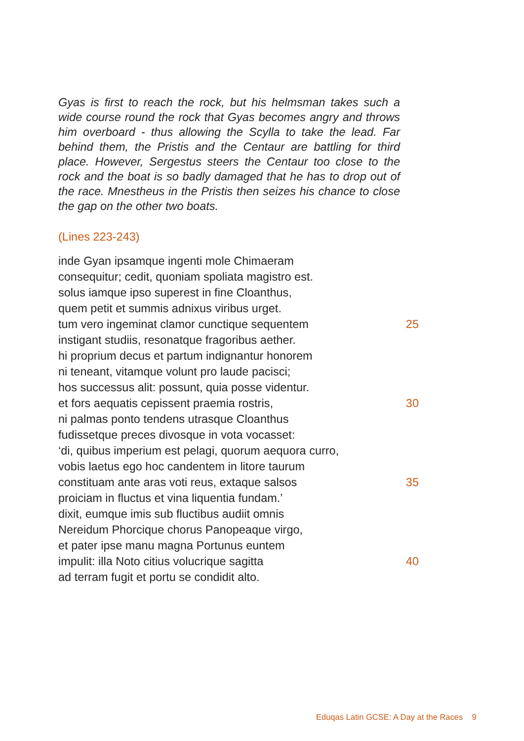Gyas is first to reach the rock, but his helmsman takes such a wide course round the rock that Gyas becomes angry and throws him overboard - thus allowing the Scylla to take the lead. Far behind them, the Pristis and the Centaur are battling for third place. However, Sergestus steers the Centaur too close to the rock and the boat is so badly damaged that he has to drop out of the race. Mnestheus in the Pristis then seizes his chance to close the gap on the other two boats.
(Lines 223-243)
inde Gyan ipsamque ingenti mole Chimaeram
consequitur; cedit, quoniam spoliata magistro est.
solus iamque ipso superest in fine Cloanthus,
quem petit et summis adnixus viribus urget.
tum vero ingeminat clamor cunctique sequentem 25
instigant studiis, resonatque fragoribus aether.
hi proprium decus et partum indignantur honorem
ni teneant, vitamque volunt pro laude pacisci;
hos successus alit: possunt, quia posse videntur.
et fors aequatis cepissent praemia rostris, 30
ni palmas ponto tendens utrasque Cloanthus
fudissetque preces divosque in vota vocasset:
‘di, quibus imperium est pelagi, quorum aequora curro,
vobis laetus ego hoc candentem in litore taurum
constituam ante aras voti reus, extaque salsos 35
proiciam in fluctus et vina liquentia fundam.’
dixit, eumque imis sub fluctibus audiit omnis
Nereidum Phorcique chorus Panopeaque virgo,
et pater ipse manu magna Portunus euntem
impulit: illa Noto citius volucrique sagitta 40
ad terram fugit et portu se condidit alto.
Eduqas Latin GCSE: A Day at the Races 9